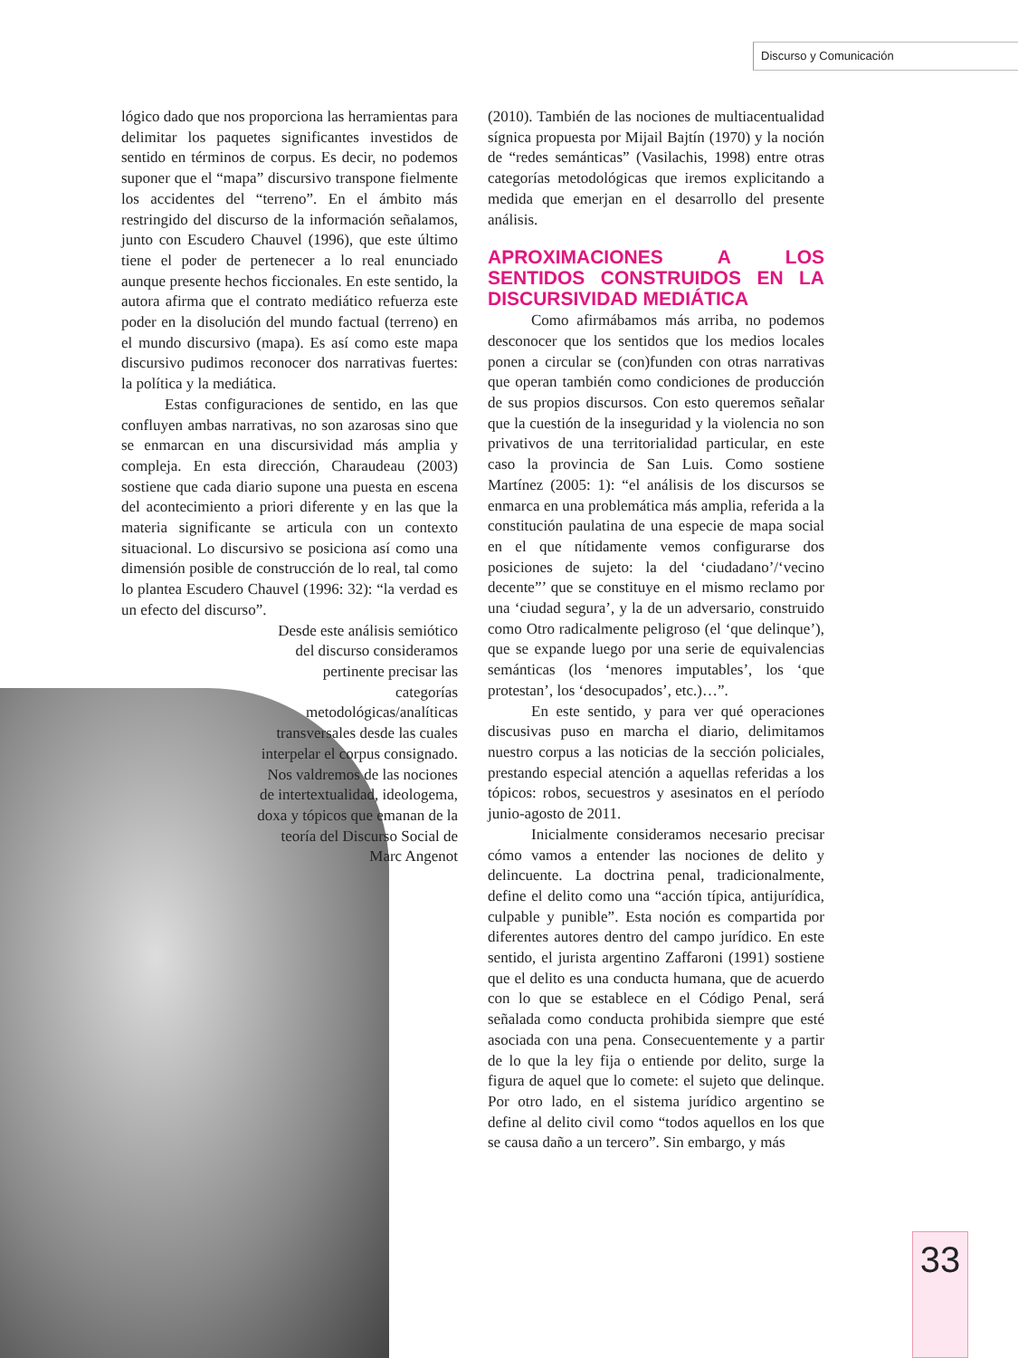Discurso y Comunicación
lógico dado que nos proporciona las herramientas para delimitar los paquetes significantes investidos de sentido en términos de corpus. Es decir, no podemos suponer que el “mapa” discursivo transpone fielmente los accidentes del “terreno”. En el ámbito más restringido del discurso de la información señalamos, junto con Escudero Chauvel (1996), que este último tiene el poder de pertenecer a lo real enunciado aunque presente hechos ficcionales. En este sentido, la autora afirma que el contrato mediático refuerza este poder en la disolución del mundo factual (terreno) en el mundo discursivo (mapa). Es así como este mapa discursivo pudimos reconocer dos narrativas fuertes: la política y la mediática.
Estas configuraciones de sentido, en las que confluyen ambas narrativas, no son azarosas sino que se enmarcan en una discursividad más amplia y compleja. En esta dirección, Charaudeau (2003) sostiene que cada diario supone una puesta en escena del acontecimiento a priori diferente y en las que la materia significante se articula con un contexto situacional. Lo discursivo se posiciona así como una dimensión posible de construcción de lo real, tal como lo plantea Escudero Chauvel (1996: 32): “la verdad es un efecto del discurso”.
Desde este análisis semiótico del discurso consideramos pertinente precisar las categorías metodológicas/analíticas transversales desde las cuales interpelar el corpus consignado. Nos valdremos de las nociones de intertextualidad, ideologema, doxa y tópicos que emanan de la teoría del Discurso Social de Marc Angenot
(2010). También de las nociones de multiacentualidad sígnica propuesta por Mijail Bajtín (1970) y la noción de “redes semánticas” (Vasilachis, 1998) entre otras categorías metodológicas que iremos explicitando a medida que emerjan en el desarrollo del presente análisis.
APROXIMACIONES A LOS SENTIDOS CONSTRUIDOS EN LA DISCURSIVIDAD MEDIÁTICA
Como afirmábamos más arriba, no podemos desconocer que los sentidos que los medios locales ponen a circular se (con)funden con otras narrativas que operan también como condiciones de producción de sus propios discursos. Con esto queremos señalar que la cuestión de la inseguridad y la violencia no son privativos de una territorialidad particular, en este caso la provincia de San Luis. Como sostiene Martínez (2005: 1): “el análisis de los discursos se enmarca en una problemática más amplia, referida a la constitución paulatina de una especie de mapa social en el que nítidamente vemos configurarse dos posiciones de sujeto: la del ‘ciudadano’/‘vecino decente”’ que se constituye en el mismo reclamo por una ‘ciudad segura’, y la de un adversario, construido como Otro radicalmente peligroso (el ‘que delinque’), que se expande luego por una serie de equivalencias semánticas (los ‘menores imputables’, los ‘que protestan’, los ‘desocupados’, etc.)…”.
En este sentido, y para ver qué operaciones discusivas puso en marcha el diario, delimitamos nuestro corpus a las noticias de la sección policiales, prestando especial atención a aquellas referidas a los tópicos: robos, secuestros y asesinatos en el período junio-agosto de 2011.
Inicialmente consideramos necesario precisar cómo vamos a entender las nociones de delito y delincuente. La doctrina penal, tradicionalmente, define el delito como una “acción típica, antijurídica, culpable y punible”. Esta noción es compartida por diferentes autores dentro del campo jurídico. En este sentido, el jurista argentino Zaffaroni (1991) sostiene que el delito es una conducta humana, que de acuerdo con lo que se establece en el Código Penal, será señalada como conducta prohibida siempre que esté asociada con una pena. Consecuentemente y a partir de lo que la ley fija o entiende por delito, surge la figura de aquel que lo comete: el sujeto que delinque. Por otro lado, en el sistema jurídico argentino se define al delito civil como “todos aquellos en los que se causa daño a un tercero”. Sin embargo, y más
33